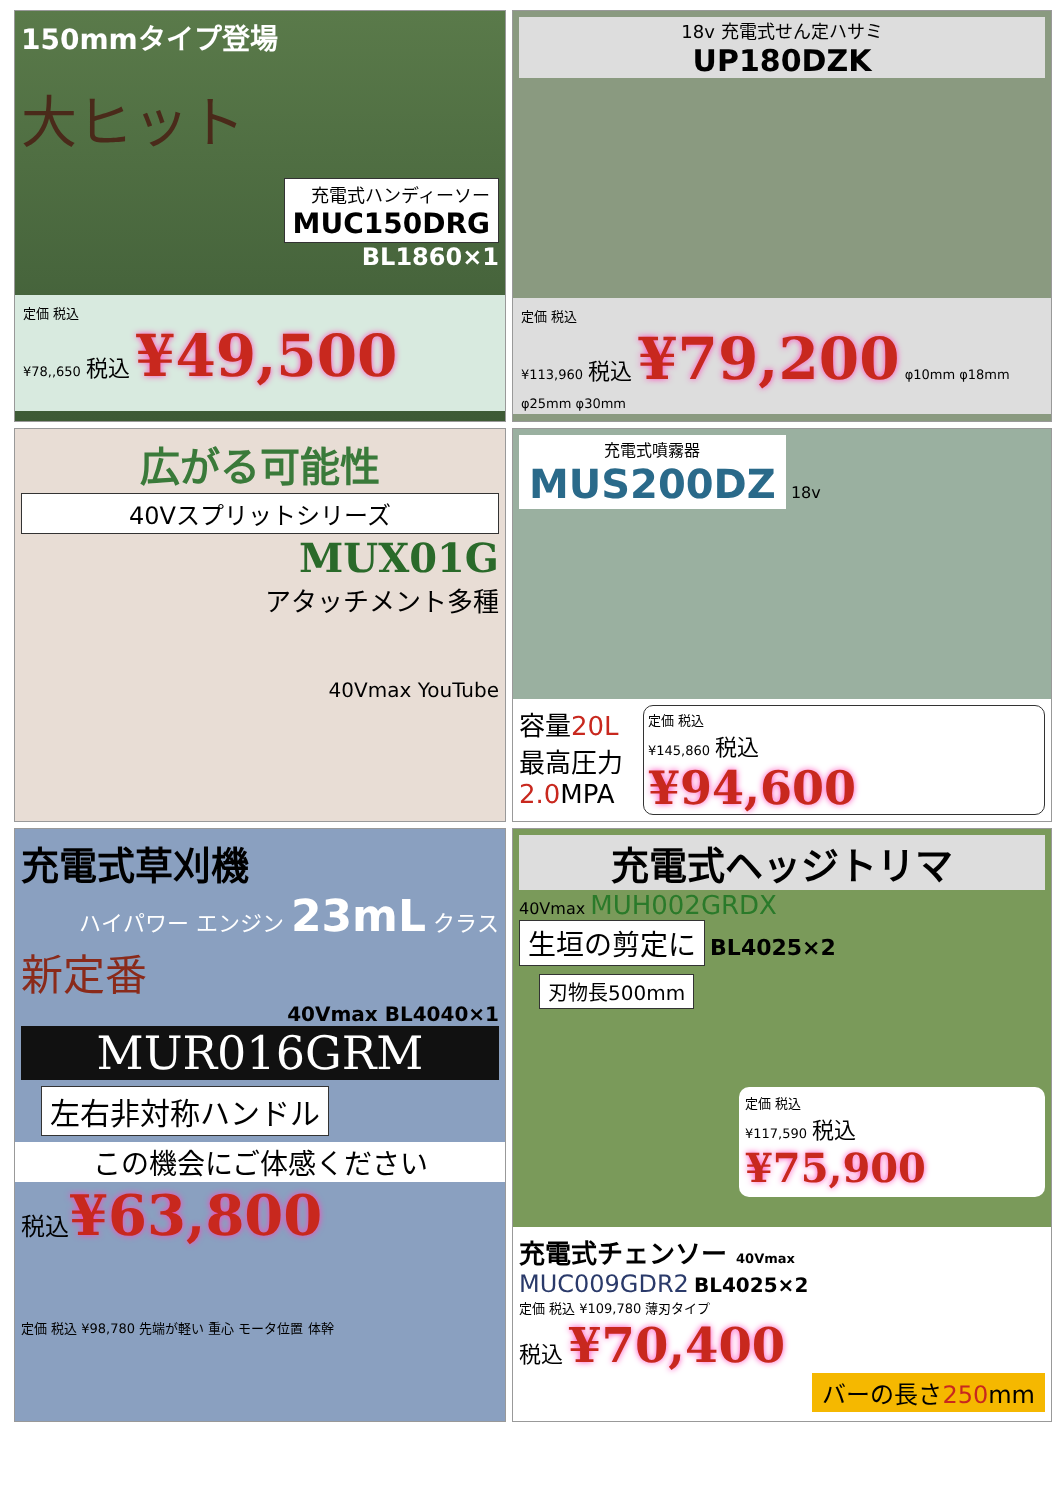150mmタイプ登場
大ヒット
充電式ハンディーソー
MUC150DRG
BL1860×1
定価 税込
¥78,,650 税込 ¥49,500
18v 充電式せん定ハサミ
UP180DZK
定価 税込
¥113,960 税込 ¥79,200 φ10mm φ18mm φ25mm φ30mm
広がる可能性
40Vスプリットシリーズ
MUX01G
アタッチメント多種
40Vmax YouTube
充電式噴霧器
MUS200DZ
18v
容量20L
最高圧力
2.0 MPA
定価 税込
¥145,860 税込
¥94,600
充電式草刈機
ハイパワー エンジン 23mL クラス
新定番
40Vmax BL4040×1
MUR016GRM
左右非対称ハンドル
この機会にご体感ください
税込¥63,800
定価 税込 ¥98,780 先端が軽い 重心 モータ位置 体幹
充電式ヘッジトリマ
40Vmax MUH002GRDX
生垣の剪定に BL4025×2
刃物長500mm
定価 税込
¥117,590 税込
¥75,900
充電式チェンソー 40Vmax
MUC009GDR2 BL4025×2
定価 税込 ¥109,780 薄刃タイプ
税込 ¥70,400
バーの長さ250mm